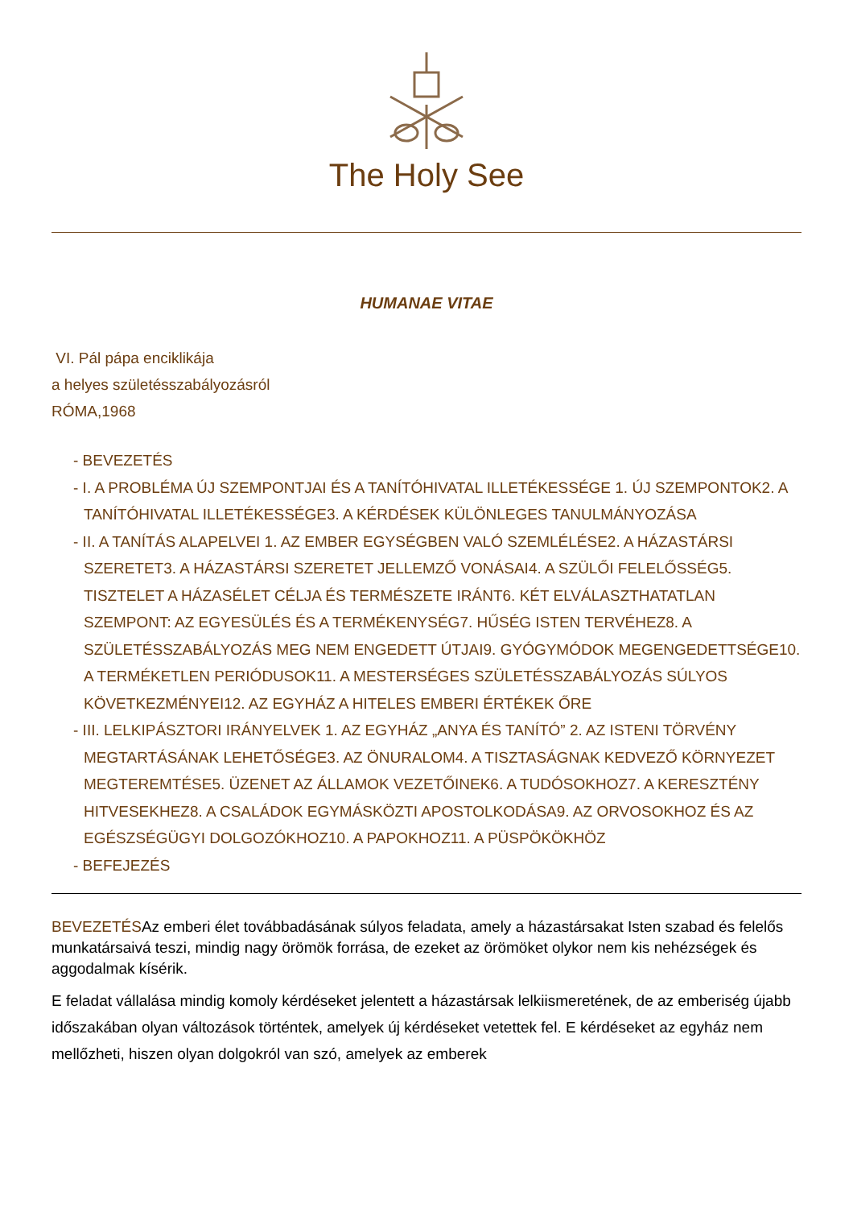The Holy See
HUMANAE VITAE
VI. Pál pápa enciklikája
a helyes születésszabályozásról
RÓMA,1968
- BEVEZETÉS
- I. A PROBLÉMA ÚJ SZEMPONTJAI ÉS A TANÍTÓHIVATAL ILLETÉKESSÉGE 1. ÚJ SZEMPONTOK2. A TANÍTÓHIVATAL ILLETÉKESSÉGE3. A KÉRDÉSEK KÜLÖNLEGES TANULMÁNYOZÁSA
- II. A TANÍTÁS ALAPELVEI 1. AZ EMBER EGYSÉGBEN VALÓ SZEMLÉLÉSE2. A HÁZASTÁRSI SZERETET3. A HÁZASTÁRSI SZERETET JELLEMZŐ VONÁSAI4. A SZÜLŐI FELELŐSSÉG5. TISZTELET A HÁZASÉLET CÉLJA ÉS TERMÉSZETE IRÁNT6. KÉT ELVÁLASZTHATATLAN SZEMPONT: AZ EGYESÜLÉS ÉS A TERMÉKENYSÉG7. HŰSÉG ISTEN TERVÉHEZ8. A SZÜLETÉSSZABÁLYOZÁS MEG NEM ENGEDETT ÚTJAI9. GYÓGYMÓDOK MEGENGEDETTSÉGE10. A TERMÉKETLEN PERIÓDUSOK11. A MESTERSÉGES SZÜLETÉSSZABÁLYOZÁS SÚLYOS KÖVETKEZMÉNYEI12. AZ EGYHÁZ A HITELES EMBERI ÉRTÉKEK ŐRE
- III. LELKIPÁSZTORI IRÁNYELVEK 1. AZ EGYHÁZ „ANYA ÉS TANÍTÓ” 2. AZ ISTENI TÖRVÉNY MEGTARTÁSÁNAK LEHETŐSÉGE3. AZ ÖNURALOM4. A TISZTASÁGNAK KEDVEZŐ KÖRNYEZET MEGTEREMTÉSE5. ÜZENET AZ ÁLLAMOK VEZETŐINEK6. A TUDÓSOKHOZ7. A KERESZTÉNY HITVESEKHEZ8. A CSALÁDOK EGYMÁSKÖZTI APOSTOLKODÁSA9. AZ ORVOSOKHOZ ÉS AZ EGÉSZSÉGÜGYI DOLGOZÓKHOZ10. A PAPOKHOZ11. A PÜSPÖKÖKHÖZ
- BEFEJEZÉS
BEVEZETÉSAz emberi élet továbbadásának súlyos feladata, amely a házastársakat Isten szabad és felelős munkatársaivá teszi, mindig nagy örömök forrása, de ezeket az örömöket olykor nem kis nehézségek és aggodalmak kísérik.
E feladat vállalása mindig komoly kérdéseket jelentett a házastársak lelkiismeretének, de az emberiség újabb időszakában olyan változások történtek, amelyek új kérdéseket vetettek fel. E kérdéseket az egyház nem mellőzheti, hiszen olyan dolgokról van szó, amelyek az emberek